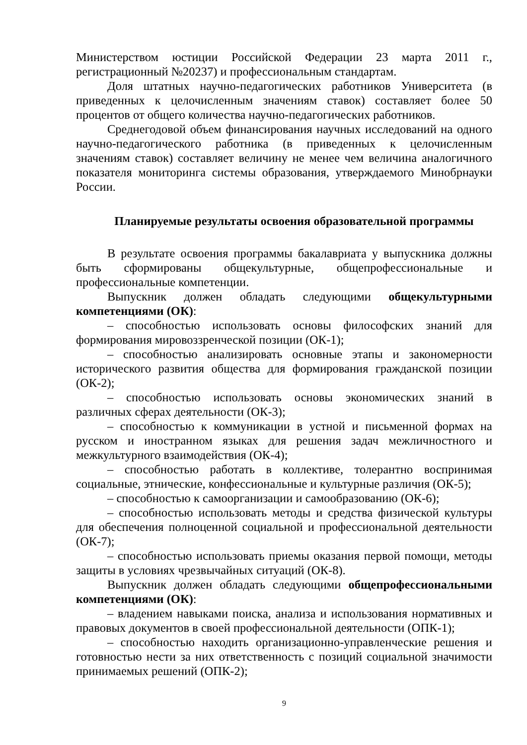Министерством юстиции Российской Федерации 23 марта 2011 г., регистрационный №20237) и профессиональным стандартам.
Доля штатных научно-педагогических работников Университета (в приведенных к целочисленным значениям ставок) составляет более 50 процентов от общего количества научно-педагогических работников.
Среднегодовой объем финансирования научных исследований на одного научно-педагогического работника (в приведенных к целочисленным значениям ставок) составляет величину не менее чем величина аналогичного показателя мониторинга системы образования, утверждаемого Минобрнауки России.
Планируемые результаты освоения образовательной программы
В результате освоения программы бакалавриата у выпускника должны быть сформированы общекультурные, общепрофессиональные и профессиональные компетенции.
Выпускник должен обладать следующими общекультурными компетенциями (ОК):
– способностью использовать основы философских знаний для формирования мировоззренческой позиции (ОК-1);
– способностью анализировать основные этапы и закономерности исторического развития общества для формирования гражданской позиции (ОК-2);
– способностью использовать основы экономических знаний в различных сферах деятельности (ОК-3);
– способностью к коммуникации в устной и письменной формах на русском и иностранном языках для решения задач межличностного и межкультурного взаимодействия (ОК-4);
– способностью работать в коллективе, толерантно воспринимая социальные, этнические, конфессиональные и культурные различия (ОК-5);
– способностью к самоорганизации и самообразованию (ОК-6);
– способностью использовать методы и средства физической культуры для обеспечения полноценной социальной и профессиональной деятельности (ОК-7);
– способностью использовать приемы оказания первой помощи, методы защиты в условиях чрезвычайных ситуаций (ОК-8).
Выпускник должен обладать следующими общепрофессиональными компетенциями (ОК):
– владением навыками поиска, анализа и использования нормативных и правовых документов в своей профессиональной деятельности (ОПК-1);
– способностью находить организационно-управленческие решения и готовностью нести за них ответственность с позиций социальной значимости принимаемых решений (ОПК-2);
9